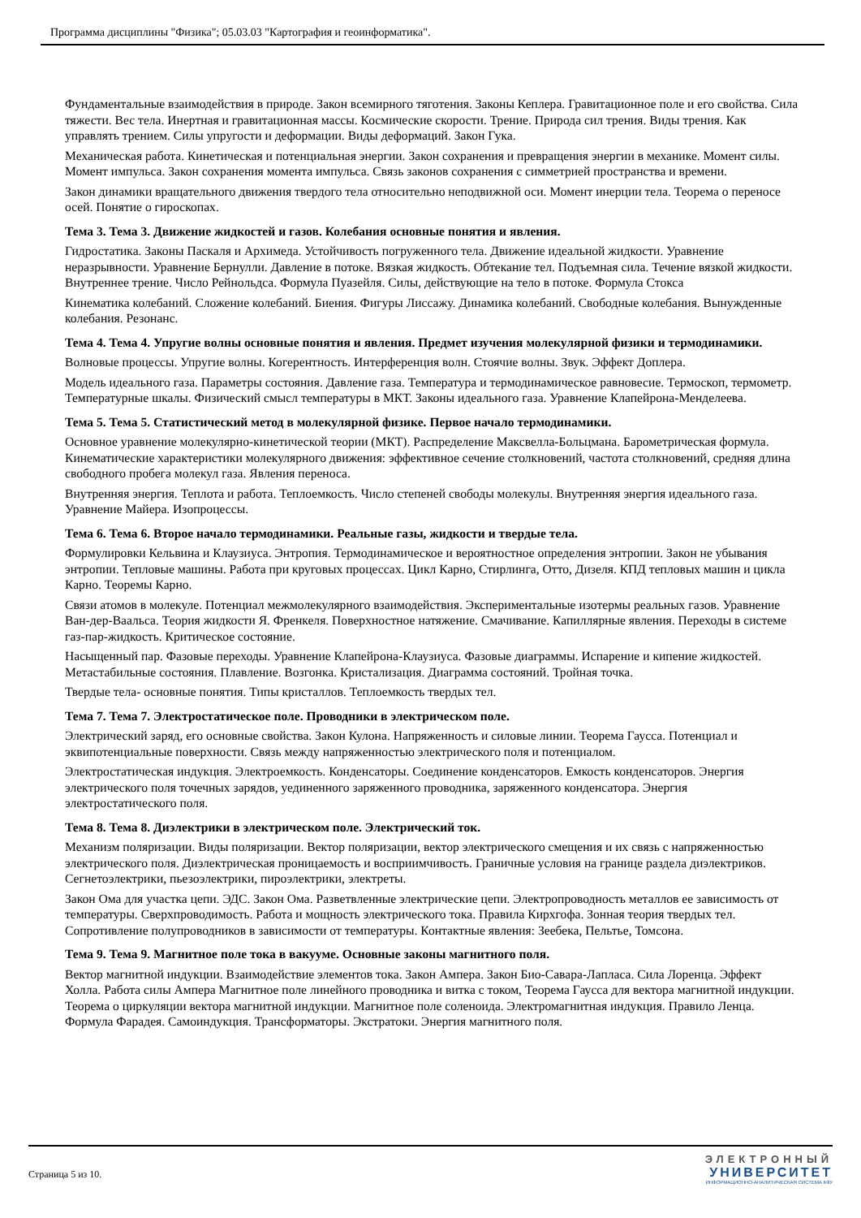Программа дисциплины "Физика"; 05.03.03 "Картография и геоинформатика".
Фундаментальные взаимодействия в природе. Закон всемирного тяготения. Законы Кеплера. Гравитационное поле и его свойства. Сила тяжести. Вес тела. Инертная и гравитационная массы. Космические скорости. Трение. Природа сил трения. Виды трения. Как управлять трением. Силы упругости и деформации. Виды деформаций. Закон Гука.
Механическая работа. Кинетическая и потенциальная энергии. Закон сохранения и превращения энергии в механике. Момент силы. Момент импульса. Закон сохранения момента импульса. Связь законов сохранения с симметрией пространства и времени.
Закон динамики вращательного движения твердого тела относительно неподвижной оси. Момент инерции тела. Теорема о переносе осей. Понятие о гироскопах.
Тема 3. Тема 3. Движение жидкостей и газов. Колебания основные понятия и явления.
Гидростатика. Законы Паскаля и Архимеда. Устойчивость погруженного тела. Движение идеальной жидкости. Уравнение неразрывности. Уравнение Бернулли. Давление в потоке. Вязкая жидкость. Обтекание тел. Подъемная сила. Течение вязкой жидкости. Внутреннее трение. Число Рейнольдса. Формула Пуазейля. Силы, действующие на тело в потоке. Формула Стокса
Кинематика колебаний. Сложение колебаний. Биения. Фигуры Лиссажу. Динамика колебаний. Свободные колебания. Вынужденные колебания. Резонанс.
Тема 4. Тема 4. Упругие волны основные понятия и явления. Предмет изучения молекулярной физики и термодинамики.
Волновые процессы. Упругие волны. Когерентность. Интерференция волн. Стоячие волны. Звук. Эффект Доплера.
Модель идеального газа. Параметры состояния. Давление газа. Температура и термодинамическое равновесие. Термоскоп, термометр. Температурные шкалы. Физический смысл температуры в МКТ. Законы идеального газа. Уравнение Клапейрона-Менделеева.
Тема 5. Тема 5. Статистический метод в молекулярной физике. Первое начало термодинамики.
Основное уравнение молекулярно-кинетической теории (МКТ). Распределение Максвелла-Больцмана. Барометрическая формула. Кинематические характеристики молекулярного движения: эффективное сечение столкновений, частота столкновений, средняя длина свободного пробега молекул газа. Явления переноса.
Внутренняя энергия. Теплота и работа. Теплоемкость. Число степеней свободы молекулы. Внутренняя энергия идеального газа. Уравнение Майера. Изопроцессы.
Тема 6. Тема 6. Второе начало термодинамики. Реальные газы, жидкости и твердые тела.
Формулировки Кельвина и Клаузиуса. Энтропия. Термодинамическое и вероятностное определения энтропии. Закон не убывания энтропии. Тепловые машины. Работа при круговых процессах. Цикл Карно, Стирлинга, Отто, Дизеля. КПД тепловых машин и цикла Карно. Теоремы Карно.
Связи атомов в молекуле. Потенциал межмолекулярного взаимодействия. Экспериментальные изотермы реальных газов. Уравнение Ван-дер-Ваальса. Теория жидкости Я. Френкеля. Поверхностное натяжение. Смачивание. Капиллярные явления. Переходы в системе газ-пар-жидкость. Критическое состояние.
Насыщенный пар. Фазовые переходы. Уравнение Клапейрона-Клаузиуса. Фазовые диаграммы. Испарение и кипение жидкостей. Метастабильные состояния. Плавление. Возгонка. Кристализация. Диаграмма состояний. Тройная точка.
Твердые тела- основные понятия. Типы кристаллов. Теплоемкость твердых тел.
Тема 7. Тема 7. Электростатическое поле. Проводники в электрическом поле.
Электрический заряд, его основные свойства. Закон Кулона. Напряженность и силовые линии. Теорема Гаусса. Потенциал и эквипотенциальные поверхности. Связь между напряженностью электрического поля и потенциалом.
Электростатическая индукция. Электроемкость. Конденсаторы. Соединение конденсаторов. Емкость конденсаторов. Энергия электрического поля точечных зарядов, уединенного заряженного проводника, заряженного конденсатора. Энергия электростатического поля.
Тема 8. Тема 8. Диэлектрики в электрическом поле. Электрический ток.
Механизм поляризации. Виды поляризации. Вектор поляризации, вектор электрического смещения и их связь с напряженностью электрического поля. Диэлектрическая проницаемость и восприимчивость. Граничные условия на границе раздела диэлектриков. Сегнетоэлектрики, пьезоэлектрики, пироэлектрики, электреты.
Закон Ома для участка цепи. ЭДС. Закон Ома. Разветвленные электрические цепи. Электропроводность металлов ее зависимость от температуры. Сверхпроводимость. Работа и мощность электрического тока. Правила Кирхгофа. Зонная теория твердых тел. Сопротивление полупроводников в зависимости от температуры. Контактные явления: Зеебека, Пельтье, Томсона.
Тема 9. Тема 9. Магнитное поле тока в вакууме. Основные законы магнитного поля.
Вектор магнитной индукции. Взаимодействие элементов тока. Закон Ампера. Закон Био-Савара-Лапласа. Сила Лоренца. Эффект Холла. Работа силы Ампера Магнитное поле линейного проводника и витка с током, Теорема Гаусса для вектора магнитной индукции. Теорема о циркуляции вектора магнитной индукции. Магнитное поле соленоида. Электромагнитная индукция. Правило Ленца. Формула Фарадея. Самоиндукция. Трансформаторы. Экстратоки. Энергия магнитного поля.
Страница 5 из 10.
ЭЛЕКТРОННЫЙ
УНИВЕРСИТЕТ
ИНФОРМАЦИОННО-АНАЛИТИЧЕСКАЯ СИСТЕМА КФУ